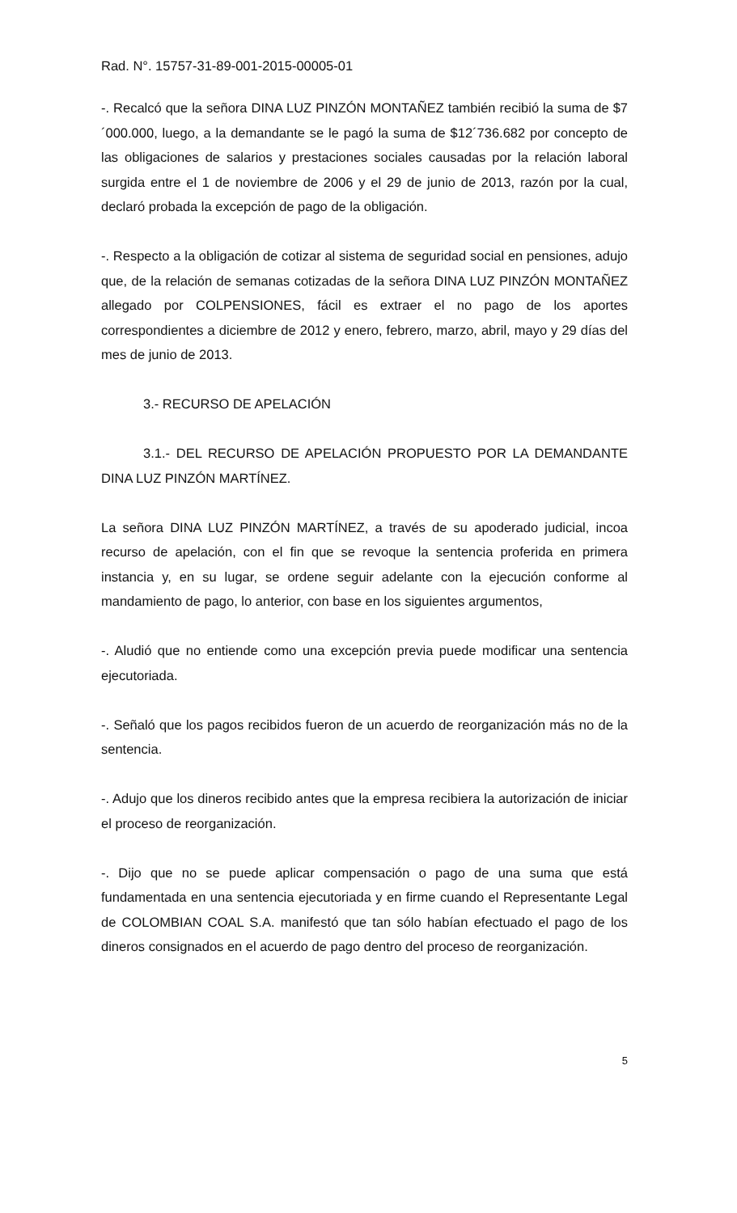Rad. N°. 15757-31-89-001-2015-00005-01
-. Recalcó que la señora DINA LUZ PINZÓN MONTAÑEZ también recibió la suma de $7´000.000, luego, a la demandante se le pagó la suma de $12´736.682 por concepto de las obligaciones de salarios y prestaciones sociales causadas por la relación laboral surgida entre el 1 de noviembre de 2006 y el 29 de junio de 2013, razón por la cual, declaró probada la excepción de pago de la obligación.
-. Respecto a la obligación de cotizar al sistema de seguridad social en pensiones, adujo que, de la relación de semanas cotizadas de la señora DINA LUZ PINZÓN MONTAÑEZ allegado por COLPENSIONES, fácil es extraer el no pago de los aportes correspondientes a diciembre de 2012 y enero, febrero, marzo, abril, mayo y 29 días del mes de junio de 2013.
3.- RECURSO DE APELACIÓN
3.1.- DEL RECURSO DE APELACIÓN PROPUESTO POR LA DEMANDANTE DINA LUZ PINZÓN MARTÍNEZ.
La señora DINA LUZ PINZÓN MARTÍNEZ, a través de su apoderado judicial, incoa recurso de apelación, con el fin que se revoque la sentencia proferida en primera instancia y, en su lugar, se ordene seguir adelante con la ejecución conforme al mandamiento de pago, lo anterior, con base en los siguientes argumentos,
-. Aludió que no entiende como una excepción previa puede modificar una sentencia ejecutoriada.
-. Señaló que los pagos recibidos fueron de un acuerdo de reorganización más no de la sentencia.
-. Adujo que los dineros recibido antes que la empresa recibiera la autorización de iniciar el proceso de reorganización.
-. Dijo que no se puede aplicar compensación o pago de una suma que está fundamentada en una sentencia ejecutoriada y en firme cuando el Representante Legal de COLOMBIAN COAL S.A. manifestó que tan sólo habían efectuado el pago de los dineros consignados en el acuerdo de pago dentro del proceso de reorganización.
5